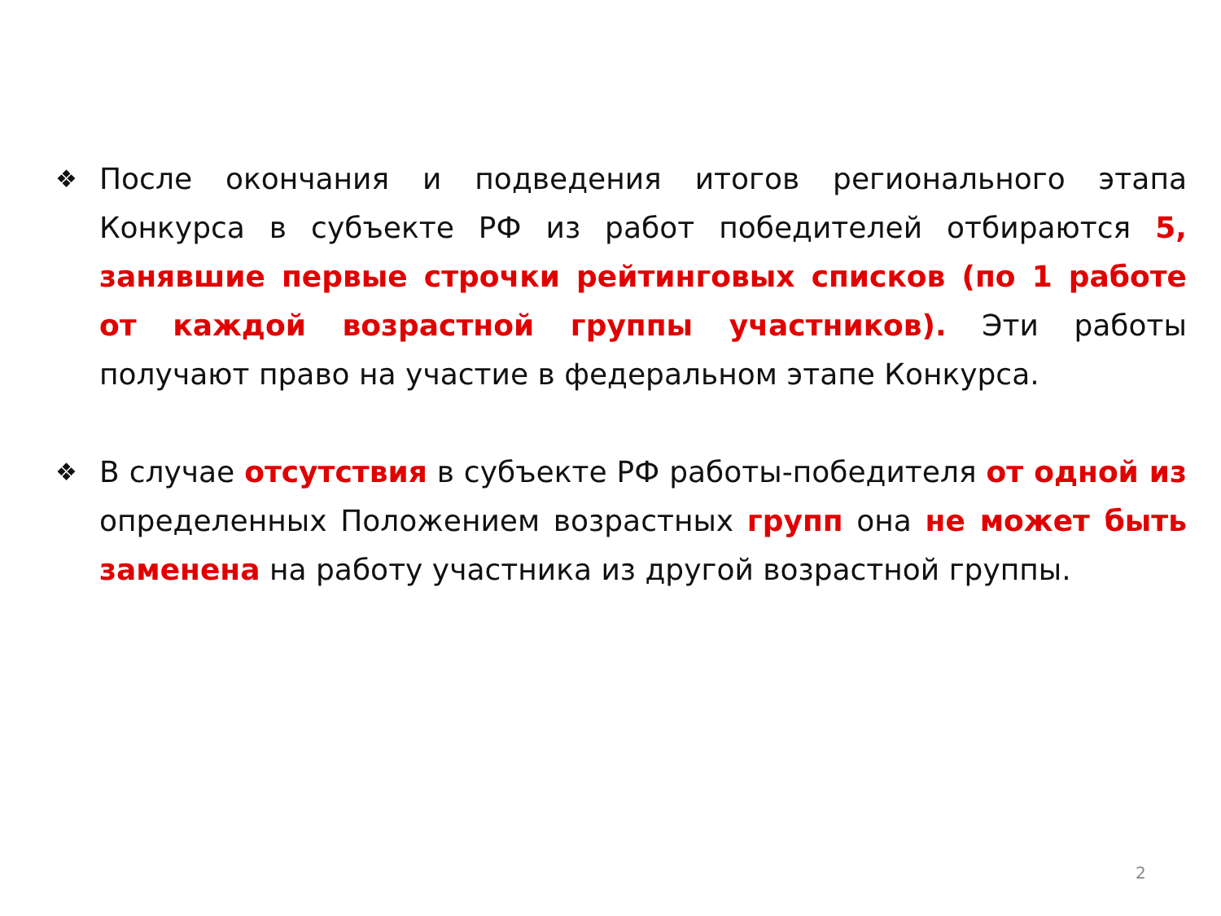❖
После окончания и подведения итогов регионального этапа Конкурса в субъекте РФ из работ победителей отбираются 5, занявшие первые строчки рейтинговых списков (по 1 работе от каждой возрастной группы участников). Эти работы получают право на участие в федеральном этапе Конкурса.
❖
В случае отсутствия в субъекте РФ работы-победителя от одной из определенных Положением возрастных групп она не может быть заменена на работу участника из другой возрастной группы.
2